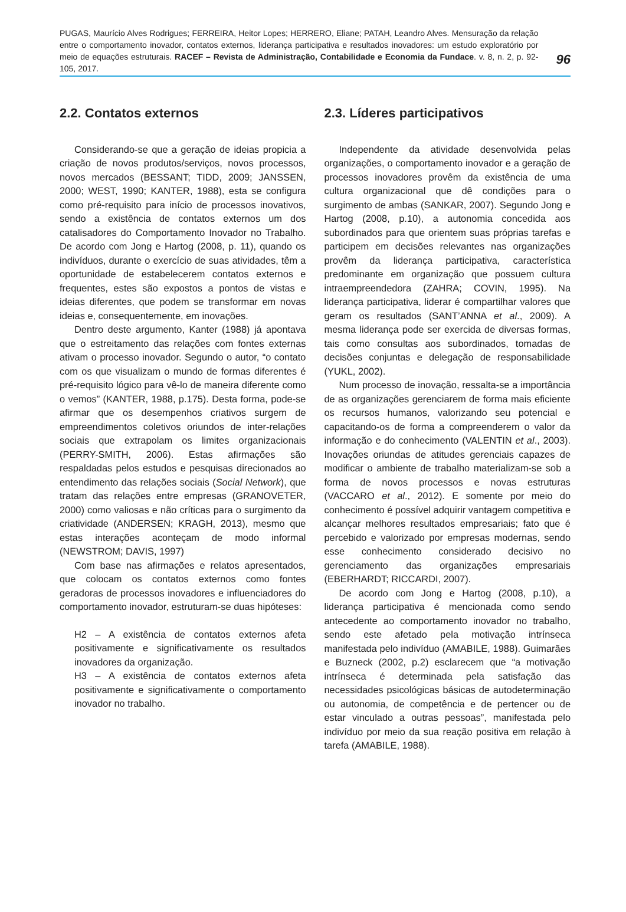PUGAS, Maurício Alves Rodrigues; FERREIRA, Heitor Lopes; HERRERO, Eliane; PATAH, Leandro Alves. Mensuração da relação entre o comportamento inovador, contatos externos, liderança participativa e resultados inovadores: um estudo exploratório por meio de equações estruturais. RACEF – Revista de Administração, Contabilidade e Economia da Fundace. v. 8, n. 2, p. 92-105, 2017.
96
2.2. Contatos externos
Considerando-se que a geração de ideias propicia a criação de novos produtos/serviços, novos processos, novos mercados (BESSANT; TIDD, 2009; JANSSEN, 2000; WEST, 1990; KANTER, 1988), esta se configura como pré-requisito para início de processos inovativos, sendo a existência de contatos externos um dos catalisadores do Comportamento Inovador no Trabalho. De acordo com Jong e Hartog (2008, p. 11), quando os indivíduos, durante o exercício de suas atividades, têm a oportunidade de estabelecerem contatos externos e frequentes, estes são expostos a pontos de vistas e ideias diferentes, que podem se transformar em novas ideias e, consequentemente, em inovações.
Dentro deste argumento, Kanter (1988) já apontava que o estreitamento das relações com fontes externas ativam o processo inovador. Segundo o autor, “o contato com os que visualizam o mundo de formas diferentes é pré-requisito lógico para vê-lo de maneira diferente como o vemos” (KANTER, 1988, p.175). Desta forma, pode-se afirmar que os desempenhos criativos surgem de empreendimentos coletivos oriundos de inter-relações sociais que extrapolam os limites organizacionais (PERRY-SMITH, 2006). Estas afirmações são respaldadas pelos estudos e pesquisas direcionados ao entendimento das relações sociais (Social Network), que tratam das relações entre empresas (GRANOVETER, 2000) como valiosas e não críticas para o surgimento da criatividade (ANDERSEN; KRAGH, 2013), mesmo que estas interações aconteçam de modo informal (NEWSTROM; DAVIS, 1997)
Com base nas afirmações e relatos apresentados, que colocam os contatos externos como fontes geradoras de processos inovadores e influenciadores do comportamento inovador, estruturam-se duas hipóteses:
H2 – A existência de contatos externos afeta positivamente e significativamente os resultados inovadores da organização.
H3 – A existência de contatos externos afeta positivamente e significativamente o comportamento inovador no trabalho.
2.3. Líderes participativos
Independente da atividade desenvolvida pelas organizações, o comportamento inovador e a geração de processos inovadores provêm da existência de uma cultura organizacional que dê condições para o surgimento de ambas (SANKAR, 2007). Segundo Jong e Hartog (2008, p.10), a autonomia concedida aos subordinados para que orientem suas próprias tarefas e participem em decisões relevantes nas organizações provêm da liderança participativa, característica predominante em organização que possuem cultura intraempreendedora (ZAHRA; COVIN, 1995). Na liderança participativa, liderar é compartilhar valores que geram os resultados (SANT’ANNA et al., 2009). A mesma liderança pode ser exercida de diversas formas, tais como consultas aos subordinados, tomadas de decisões conjuntas e delegação de responsabilidade (YUKL, 2002).
Num processo de inovação, ressalta-se a importância de as organizações gerenciarem de forma mais eficiente os recursos humanos, valorizando seu potencial e capacitando-os de forma a compreenderem o valor da informação e do conhecimento (VALENTIN et al., 2003). Inovações oriundas de atitudes gerenciais capazes de modificar o ambiente de trabalho materializam-se sob a forma de novos processos e novas estruturas (VACCARO et al., 2012). E somente por meio do conhecimento é possível adquirir vantagem competitiva e alcançar melhores resultados empresariais; fato que é percebido e valorizado por empresas modernas, sendo esse conhecimento considerado decisivo no gerenciamento das organizações empresariais (EBERHARDT; RICCARDI, 2007).
De acordo com Jong e Hartog (2008, p.10), a liderança participativa é mencionada como sendo antecedente ao comportamento inovador no trabalho, sendo este afetado pela motivação intrínseca manifestada pelo indivíduo (AMABILE, 1988). Guimarães e Buzneck (2002, p.2) esclarecem que “a motivação intrínseca é determinada pela satisfação das necessidades psicológicas básicas de autodeterminação ou autonomia, de competência e de pertencer ou de estar vinculado a outras pessoas”, manifestada pelo indivíduo por meio da sua reação positiva em relação à tarefa (AMABILE, 1988).